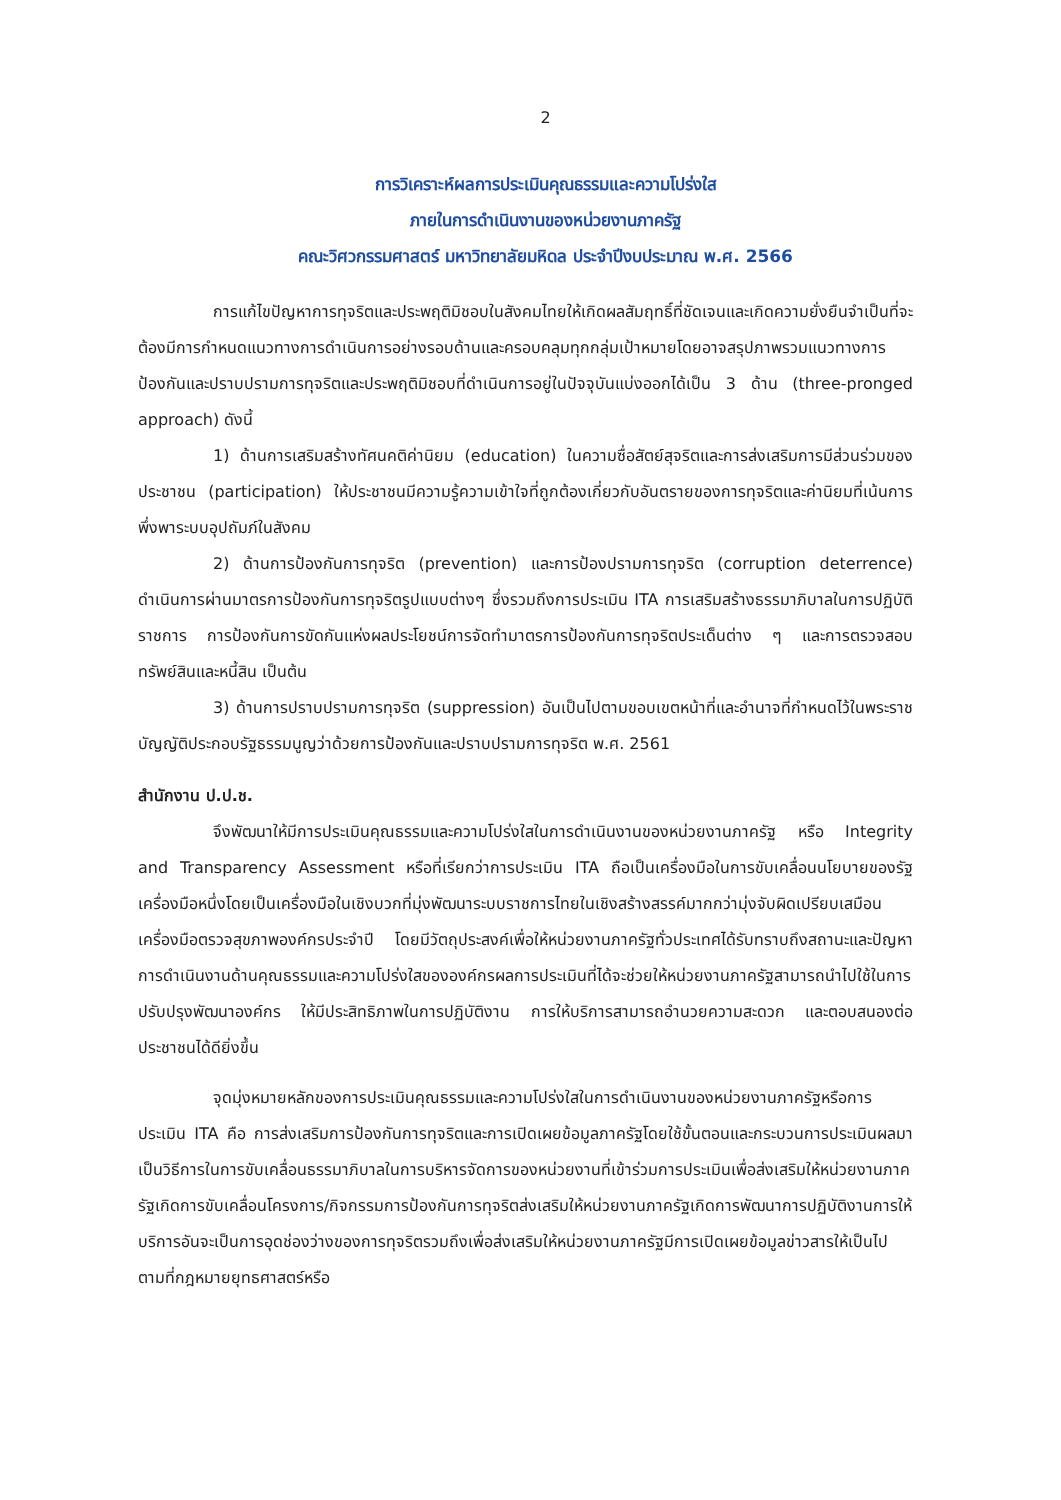2
การวิเคราะห์ผลการประเมินคุณธรรมและความโปร่งใส
ภายในการดำเนินงานของหน่วยงานภาครัฐ
คณะวิศวกรรมศาสตร์ มหาวิทยาลัยมหิดล ประจำปีงบประมาณ พ.ศ. 2566
การแก้ไขปัญหาการทุจริตและประพฤติมิชอบในสังคมไทยให้เกิดผลสัมฤทธิ์ที่ชัดเจนและเกิดความยั่งยืนจำเป็นที่จะต้องมีการกำหนดแนวทางการดำเนินการอย่างรอบด้านและครอบคลุมทุกกลุ่มเป้าหมายโดยอาจสรุปภาพรวมแนวทางการป้องกันและปราบปรามการทุจริตและประพฤติมิชอบที่ดำเนินการอยู่ในปัจจุบันแบ่งออกได้เป็น 3 ด้าน (three-pronged approach) ดังนี้
1) ด้านการเสริมสร้างทัศนคติค่านิยม (education) ในความซื่อสัตย์สุจริตและการส่งเสริมการมีส่วนร่วมของประชาชน (participation) ให้ประชาชนมีความรู้ความเข้าใจที่ถูกต้องเกี่ยวกับอันตรายของการทุจริตและค่านิยมที่เน้นการพึ่งพาระบบอุปถัมภ์ในสังคม
2) ด้านการป้องกันการทุจริต (prevention) และการป้องปรามการทุจริต (corruption deterrence) ดำเนินการผ่านมาตรการป้องกันการทุจริตรูปแบบต่างๆ ซึ่งรวมถึงการประเมิน ITA การเสริมสร้างธรรมาภิบาลในการปฏิบัติราชการ การป้องกันการขัดกันแห่งผลประโยชน์การจัดทำมาตรการป้องกันการทุจริตประเด็นต่าง ๆ และการตรวจสอบทรัพย์สินและหนี้สิน เป็นต้น
3) ด้านการปราบปรามการทุจริต (suppression) อันเป็นไปตามขอบเขตหน้าที่และอำนาจที่กำหนดไว้ในพระราชบัญญัติประกอบรัฐธรรมนูญว่าด้วยการป้องกันและปราบปรามการทุจริต พ.ศ. 2561
สำนักงาน ป.ป.ช.
จึงพัฒนาให้มีการประเมินคุณธรรมและความโปร่งใสในการดำเนินงานของหน่วยงานภาครัฐ หรือ Integrity and Transparency Assessment หรือที่เรียกว่าการประเมิน ITA ถือเป็นเครื่องมือในการขับเคลื่อนนโยบายของรัฐเครื่องมือหนึ่งโดยเป็นเครื่องมือในเชิงบวกที่มุ่งพัฒนาระบบราชการไทยในเชิงสร้างสรรค์มากกว่ามุ่งจับผิดเปรียบเสมือนเครื่องมือตรวจสุขภาพองค์กรประจำปี โดยมีวัตถุประสงค์เพื่อให้หน่วยงานภาครัฐทั่วประเทศได้รับทราบถึงสถานะและปัญหาการดำเนินงานด้านคุณธรรมและความโปร่งใสขององค์กรผลการประเมินที่ได้จะช่วยให้หน่วยงานภาครัฐสามารถนำไปใช้ในการปรับปรุงพัฒนาองค์กร ให้มีประสิทธิภาพในการปฏิบัติงาน การให้บริการสามารถอำนวยความสะดวก และตอบสนองต่อประชาชนได้ดียิ่งขึ้น
จุดมุ่งหมายหลักของการประเมินคุณธรรมและความโปร่งใสในการดำเนินงานของหน่วยงานภาครัฐหรือการประเมิน ITA คือ การส่งเสริมการป้องกันการทุจริตและการเปิดเผยข้อมูลภาครัฐโดยใช้ขั้นตอนและกระบวนการประเมินผลมาเป็นวิธีการในการขับเคลื่อนธรรมาภิบาลในการบริหารจัดการของหน่วยงานที่เข้าร่วมการประเมินเพื่อส่งเสริมให้หน่วยงานภาครัฐเกิดการขับเคลื่อนโครงการ/กิจกรรมการป้องกันการทุจริตส่งเสริมให้หน่วยงานภาครัฐเกิดการพัฒนาการปฏิบัติงานการให้บริการอันจะเป็นการอุดช่องว่างของการทุจริตรวมถึงเพื่อส่งเสริมให้หน่วยงานภาครัฐมีการเปิดเผยข้อมูลข่าวสารให้เป็นไปตามที่กฎหมายยุทธศาสตร์หรือ